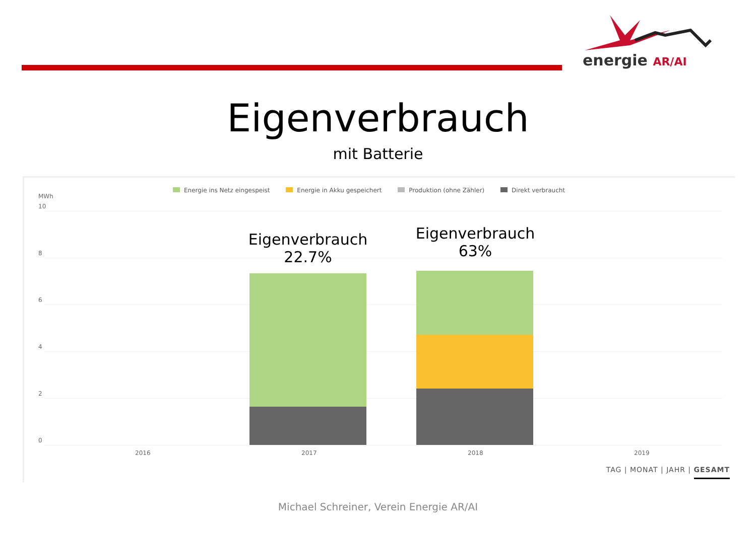energie AR/AI
Eigenverbrauch
mit Batterie
Energie ins Netz eingespeist Energie in Akku gespeichert Produktion (ohne Zähler) Direkt verbraucht
MWh
10
8
6
4
2
0
Eigenverbrauch
22.7%
Eigenverbrauch
63%
2016 2017 2018 2019
TAG | MONAT | JAHR | GESAMT
Michael Schreiner, Verein Energie AR/AI